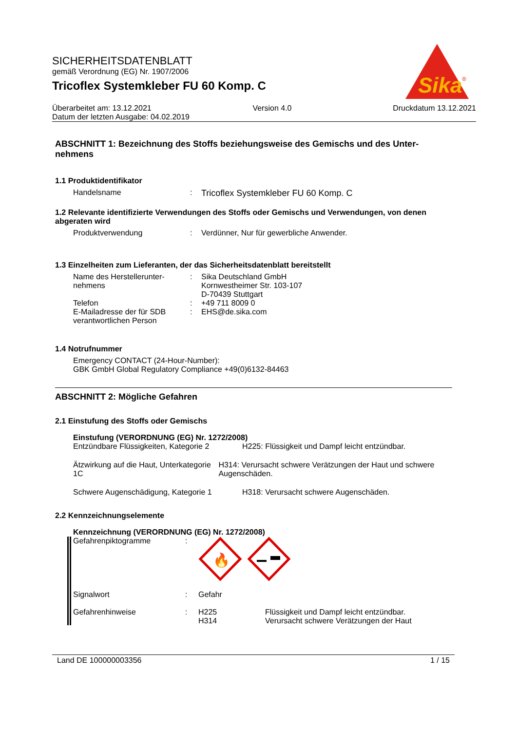SICHERHEITSDATENBLATT
gemäß Verordnung (EG) Nr. 1907/2006
Tricoflex Systemkleber FU 60 Komp. C
Sika
®
Überarbeitet am: 13.12.2021 Version 4.0 Druckdatum 13.12.2021
Datum der letzten Ausgabe: 04.02.2019
ABSCHNITT 1: Bezeichnung des Stoffs beziehungsweise des Gemischs und des Unter-nehmens
1.1 Produktidentifikator
Handelsname : Tricoflex Systemkleber FU 60 Komp. C
1.2 Relevante identifizierte Verwendungen des Stoffs oder Gemischs und Verwendungen, von denen abgeraten wird
Produktverwendung : Verdünner, Nur für gewerbliche Anwender.
1.3 Einzelheiten zum Lieferanten, der das Sicherheitsdatenblatt bereitstellt
Name des Herstellerunter-nehmens
: Sika Deutschland GmbH
Kornwestheimer Str. 103-107
D-70439 Stuttgart
Telefon : +49 711 8009 0
E-Mailadresse der für SDB verantwortlichen Person
: EHS@de.sika.com
1.4 Notrufnummer
Emergency CONTACT (24-Hour-Number):
GBK GmbH Global Regulatory Compliance +49(0)6132-84463
ABSCHNITT 2: Mögliche Gefahren
2.1 Einstufung des Stoffs oder Gemischs
Einstufung (VERORDNUNG (EG) Nr. 1272/2008)
Entzündbare Flüssigkeiten, Kategorie 2
H225: Flüssigkeit und Dampf leicht entzündbar.
Ätzwirkung auf die Haut, Unterkategorie 1C
H314: Verursacht schwere Verätzungen der Haut und schwere Augenschäden.
Schwere Augenschädigung, Kategorie 1 H318: Verursacht schwere Augenschäden.
2.2 Kennzeichnungselemente
Kennzeichnung (VERORDNUNG (EG) Nr. 1272/2008)
Gefahrenpiktogramme :
🔥
Signalwort : Gefahr
Gefahrenhinweise : H225
H314
Flüssigkeit und Dampf leicht entzündbar.
Verursacht schwere Verätzungen der Haut
Land DE 100000003356 1 / 15